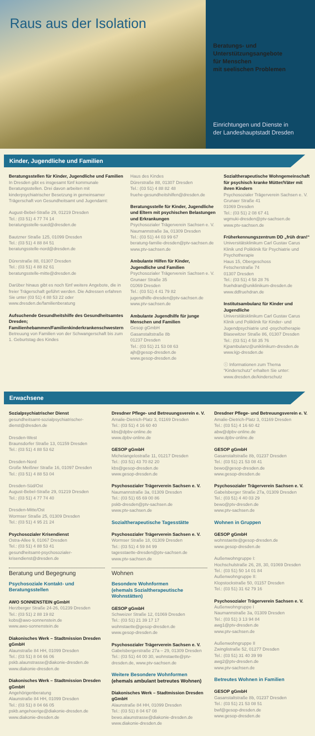Raus aus der Isolation
Beratungs- und
Unterstützungsangebote
für Menschen
mit seelischen Problemen
Einrichtungen und Dienste in
der Landeshauptstadt Dresden
Kinder, Jugendliche und Familien
Beratungsstellen für Kinder, Jugendliche und Familien
In Dresden gibt es insgesamt fünf kommunale Beratungsstellen. Drei davon arbeiten mit kinderpsychiatrischer Besetzung in gemeinsamer Trägerschaft von Gesundheitsamt und Jugendamt:
August-Bebel-Straße 29, 01219 Dresden
Tel.: (03 51) 4 77 74 14
beratungsstelle-sued@dresden.de
Bautzner Straße 125, 01099 Dresden
Tel.: (03 51) 4 88 84 51
beratungsstelle-nord@dresden.de
Dürerstraße 88, 01307 Dresden
Tel.: (03 51) 4 88 82 61
beratungsstelle-mitte@dresden.de
Darüber hinaus gibt es noch fünf weitere Angebote, die in freier Trägerschaft geführt werden. Die Adressen erfahren Sie unter (03 51) 4 88 53 22 oder www.dresden.de/familienberatung
Aufsuchende Gesundheitshilfe des Gesundheitsamtes Dresden; Familienhebammen/Familienkinderkrankenschwestern
Betreuung von Familien von der Schwangerschaft bis zum 1. Geburtstag des Kindes
Haus des Kindes
Dürerstraße 88, 01307 Dresden
Tel.: (03 51) 4 88 82 48
fruehe-gesundheitshilfen@dresden.de
Beratungsstelle für Kinder, Jugendliche und Eltern mit psychischen Belastungen und Erkrankungen
Psychosozialer Trägerverein Sachsen e. V.
Naumannstraße 3a, 01309 Dresden
Tel.: (03 51) 44 03 99 67
beratung-familie-dresden@ptv-sachsen.de
www.ptv-sachsen.de
Ambulante Hilfen für Kinder, Jugendliche und Familien
Psychosozialer Trägerverein Sachsen e. V.
Grunaer Straße 35
01069 Dresden
Tel.: (03 51) 4 41 79 82
jugendhilfe-dresden@ptv-sachsen.de
www.ptv-sachsen.de
Ambulante Jugendhilfe für junge Menschen und Familien
Gesop gGmbH
Gasanstaltstraße 8b
01237 Dresden
Tel.: (03 51) 21 53 08 63
ajh@gesop-dresden.de
www.gesop-dresden.de
Sozialtherapeutische Wohngemeinschaft für psychisch kranke Mütter/Väter mit ihren Kindern
Psychosozialer Trägerverein Sachsen e. V.
Grunaer Straße 41
01069 Dresden
Tel.: (03 51) 2 08 67 41
wgmuki-dresden@ptv-sachsen.de
www.ptv-sachsen.de
Früherkennungszentrum DD „früh dran!“
Universitätsklinikum Carl Gustav Carus
Klinik und Poliklinik für Psychiatrie und Psychotherapie
Haus 15, Obergeschoss
Fetscherstraße 74
01307 Dresden
Tel.: (03 51) 4 58 28 76
fruehdran@uniklinikum-dresden.de
www.ddfruehdran.de
Institutsambulanz für Kinder und Jugendliche
Universitätsklinikum Carl Gustav Carus
Klinik und Poliklinik für Kinder- und Jugendpsychiatrie und -psychotherapie
Blasewitzer Straße 86, 01307 Dresden
Tel.: (03 51) 4 58 35 76
Kjpambulanz@uniklinikum-dresden.de
www.kjp-dresden.de
ⓘ Informationen zum Thema “Kinderschutz” erhalten Sie unter:
www.dresden.de/kinderschutz
Erwachsene
Sozialpsychiatrischer Dienst
gesundheitsamt-sozialpsychiatrischer-dienst@dresden.de
Dresden-West
Braunsdorfer Straße 13, 01159 Dresden
Tel.: (03 51) 4 88 53 62
Dresden-Nord
Große Meißner Straße 16, 01097 Dresden
Tel.: (03 51) 4 88 53 04
Dresden-Süd/Ost
August-Bebel-Straße 29, 01219 Dresden
Tel.: (03 51) 4 77 74 40
Dresden-Mitte/Ost
Wormser Straße 25, 01309 Dresden
Tel.: (03 51) 4 95 21 24
Psychosozialer Krisendienst
Ostra-Allee 9, 01067 Dresden
Tel.: (03 51) 4 88 53 41
gesundheitsamt-psychosozialer-krisendienst@dresden.de
Beratung und Begegnung
Psychosoziale Kontakt- und Beratungsstellen
AWO SONNENSTEIN gGmbH
Herzberger Straße 24-26, 01239 Dresden
Tel.: (03 51) 2 88 19 82
kobs@awo-sonnenstein.de
www.awo-sonnenstein.de
Diakonisches Werk – Stadtmission Dresden gGmbH
Alaunstraße 84 HH, 01099 Dresden
Tel.: (03 51) 8 04 66 06
pskb.alaunstrasse@diakonie-dresden.de
www.diakonie-dresden.de
Diakonisches Werk – Stadtmission Dresden gGmbH
Angehörigenberatung
Alaunstraße 84 HH, 01099 Dresden
Tel.: (03 51) 8 04 66 05
pskb.angehoerige@diakonie-dresden.de
www.diakonie-dresden.de
Dresdner Pflege- und Betreuungsverein e. V.
Amalie-Dietrich-Platz 3, 01169 Dresden
Tel.: (03 51) 4 16 60 40
kbs@dpbv-online.de
www.dpbv-online.de
GESOP gGmbH
Michelangelostraße 11, 01217 Dresden
Tel.: (03 51) 43 70 82 20
kbs@gesop-dresden.de
www.gesop-dresden.de
Psychosozialer Trägerverein Sachsen e. V.
Naumannstraße 3a, 01309 Dresden
Tel.: (03 51) 65 69 00 86
pskb-dresden@ptv-sachsen.de
www.ptv-sachsen.de
Sozialtherapeutische Tagesstätte
Psychosozialer Trägerverein Sachsen e. V.
Wormser Straße 18, 01309 Dresden
Tel.: (03 51) 4 59 84 99
tagesstaette-dresden@ptv-sachsen.de
www.ptv-sachsen.de
Wohnen
Besondere Wohnformen
(ehemals Sozialtherapeutische Wohnstätten)
GESOP gGmbH
Schweizer Straße 12, 01069 Dresden
Tel.: (03 51) 21 39 17 17
wohnstaette@gesop-dresden.de
www.gesop-dresden.de
Psychosozialer Trägerverein Sachsen e. V.
Gabelsbergerstraße 27a – 29, 01309 Dresden
Tel.: (03 51) 44 00 30, wohnstaette@ptv-dresden.de, www.ptv-sachsen.de
Weitere Besondere Wohnformen
(ehemals ambulant betreutes Wohnen)
Diakonisches Werk – Stadtmission Dresden gGmbH
Alaunstraße 84 HH, 01099 Dresden
Tel.: (03 51) 8 04 67 08
bewo.alaunstrasse@diakonie-dresden.de
www.diakonie-dresden.de
Dresdner Pflege- und Betreuungsverein e. V.
Amalie-Dietrich-Platz 3, 01169 Dresden
Tel.: (03 51) 4 16 60 42
abw@dpbv-online.de
www.dpbv-online.de
GESOP gGmbH
Gasanstaltstraße 8b, 01237 Dresden
Tel.: (03 51) 21 53 08 41
bewo@gesop-dresden.de
www.gesop-dresden.de
Psychosozialer Trägerverein Sachsen e. V.
Gabelsberger Straße 27a, 01309 Dresden
Tel.: (03 51) 4 40 03 29
bewo@ptv-dresden.de
www.ptv-sachsen.de
Wohnen in Gruppen
GESOP gGmbH
wohnstaette@gesop-dresden.de
www.gesop-dresden.de
Außenwohngruppe I:
Hochschulstraße 26, 28, 30, 01069 Dresden
Tel.: (03 51) 50 14 01 84
Außenwohngruppe II:
Klopstockstraße 50, 01157 Dresden
Tel.: (03 51) 31 62 79 16
Psychosozialer Trägerverein Sachsen e. V.
Außenwohngruppe I
Naumannstraße 3a, 01309 Dresden
Tel.: (03 51) 3 13 94 84
awg1@ptv-dresden.de
www.ptv-sachsen.de
Außenwohngruppe II
Zwinglistraße 52, 01277 Dresden
Tel.: (03 51) 31 40 39 99
awg2@ptv-dresden.de
www.ptv-sachsen.de
Betreutes Wohnen in Familien
GESOP gGmbH
Gasanstaltstraße 8b, 01237 Dresden
Tel.: (03 51) 21 53 08 51
bwf@gesop-dresden.de
www.gesop-dresden.de